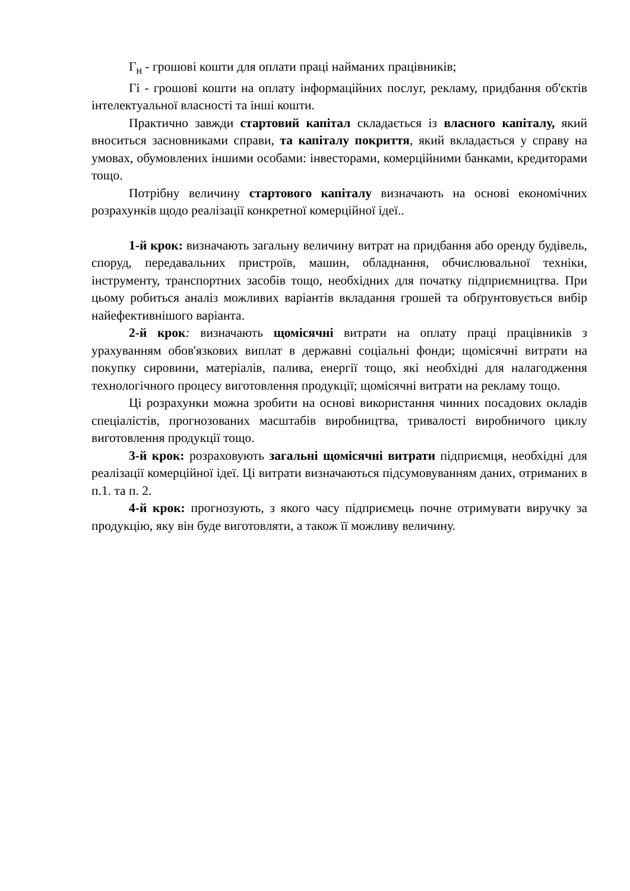Г<sub>н</sub> - грошові кошти для оплати праці найманих працівників;
Гі - грошові кошти на оплату інформаційних послуг, рекламу, придбання об'єктів інтелектуальної власності та інші кошти.
Практично завжди стартовий капітал складається із власного капіталу, який вноситься засновниками справи, та капіталу покриття, який вкладається у справу на умовах, обумовлених іншими особами: інвесторами, комерційними банками, кредиторами тощо.
Потрібну величину стартового капіталу визначають на основі економічних розрахунків щодо реалізації конкретної комерційної ідеї..
1-й крок: визначають загальну величину витрат на придбання або оренду будівель, споруд, передавальних пристроїв, машин, обладнання, обчислювальної техніки, інструменту, транспортних засобів тощо, необхідних для початку підприємництва. При цьому робиться аналіз можливих варіантів вкладання грошей та обґрунтовується вибір найефективнішого варіанта.
2-й крок: визначають щомісячні витрати на оплату праці працівників з урахуванням обов'язкових виплат в державні соціальні фонди; щомісячні витрати на покупку сировини, матеріалів, палива, енергії тощо, які необхідні для налагодження технологічного процесу виготовлення продукції; щомісячні витрати на рекламу тощо.
Ці розрахунки можна зробити на основі використання чинних посадових окладів спеціалістів, прогнозованих масштабів виробництва, тривалості виробничого циклу виготовлення продукції тощо.
3-й крок: розраховують загальні щомісячні витрати підприємця, необхідні для реалізації комерційної ідеї. Ці витрати визначаються підсумовуванням даних, отриманих в п.1. та п. 2.
4-й крок: прогнозують, з якого часу підприємець почне отримувати виручку за продукцію, яку він буде виготовляти, а також її можливу величину.